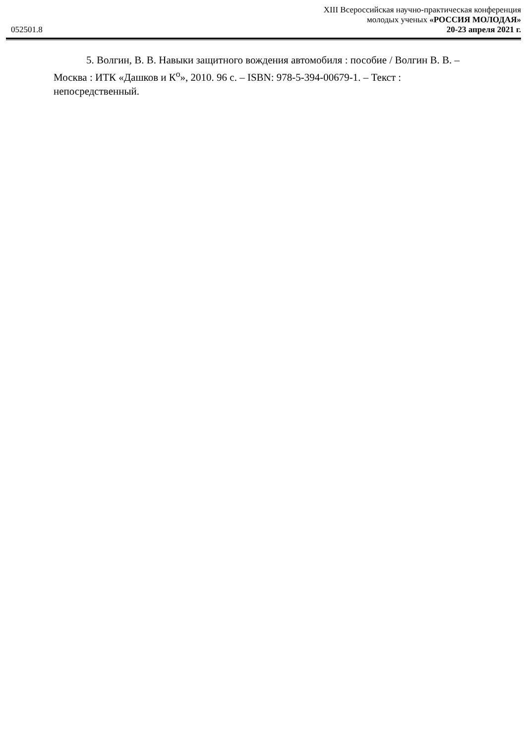052501.8
XIII Всероссийская научно-практическая конференция
молодых ученых «РОССИЯ МОЛОДАЯ»
20-23 апреля 2021 г.
5. Волгин, В. В. Навыки защитного вождения автомобиля : пособие / Волгин В. В. – Москва : ИТК «Дашков и К<sup>о</sup>», 2010. 96 с. – ISBN: 978-5-394-00679-1. – Текст : непосредственный.